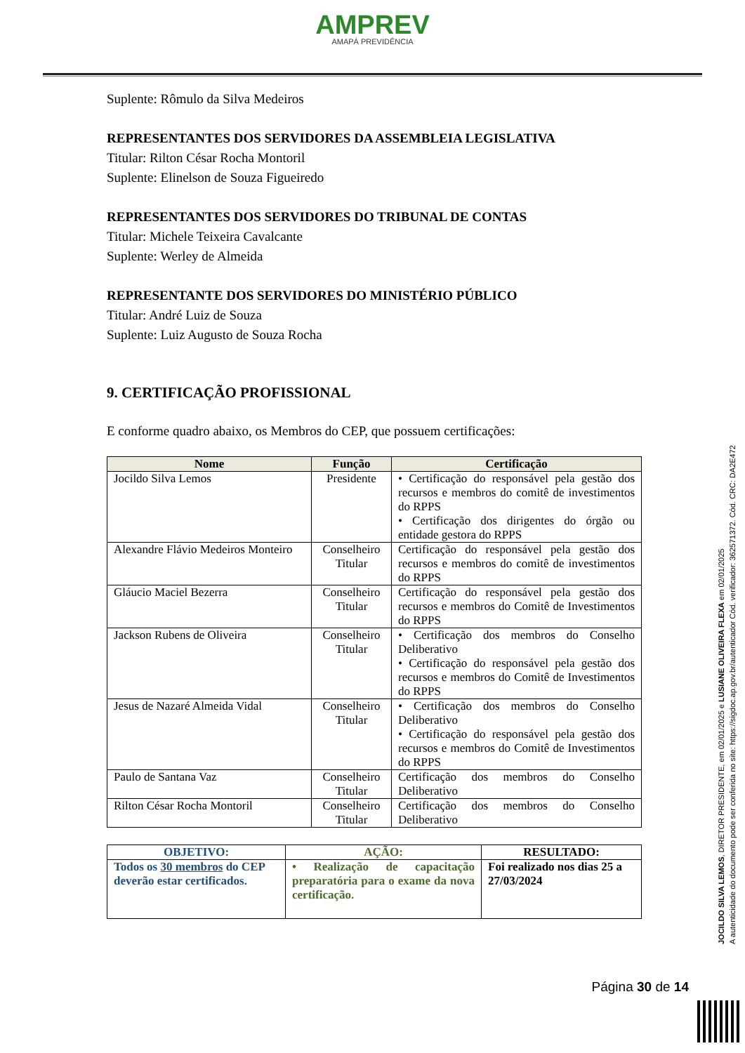AMPREV
AMAPÁ PREVIDÊNCIA
Suplente: Rômulo da Silva Medeiros
REPRESENTANTES DOS SERVIDORES DA ASSEMBLEIA LEGISLATIVA
Titular: Rilton César Rocha Montoril
Suplente: Elinelson de Souza Figueiredo
REPRESENTANTES DOS SERVIDORES DO TRIBUNAL DE CONTAS
Titular: Michele Teixeira Cavalcante
Suplente: Werley de Almeida
REPRESENTANTE DOS SERVIDORES DO MINISTÉRIO PÚBLICO
Titular: André Luiz de Souza
Suplente: Luiz Augusto de Souza Rocha
9. CERTIFICAÇÃO PROFISSIONAL
E conforme quadro abaixo, os Membros do CEP, que possuem certificações:
| Nome | Função | Certificação |
| --- | --- | --- |
| Jocildo Silva Lemos | Presidente | • Certificação do responsável pela gestão dos recursos e membros do comitê de investimentos do RPPS • Certificação dos dirigentes do órgão ou entidade gestora do RPPS |
| Alexandre Flávio Medeiros Monteiro | Conselheiro Titular | Certificação do responsável pela gestão dos recursos e membros do comitê de investimentos do RPPS |
| Gláucio Maciel Bezerra | Conselheiro Titular | Certificação do responsável pela gestão dos recursos e membros do Comitê de Investimentos do RPPS |
| Jackson Rubens de Oliveira | Conselheiro Titular | • Certificação dos membros do Conselho Deliberativo • Certificação do responsável pela gestão dos recursos e membros do Comitê de Investimentos do RPPS |
| Jesus de Nazaré Almeida Vidal | Conselheiro Titular | • Certificação dos membros do Conselho Deliberativo • Certificação do responsável pela gestão dos recursos e membros do Comitê de Investimentos do RPPS |
| Paulo de Santana Vaz | Conselheiro Titular | Certificação dos membros do Conselho Deliberativo |
| Rilton César Rocha Montoril | Conselheiro Titular | Certificação dos membros do Conselho Deliberativo |
| OBJETIVO: | AÇÃO: | RESULTADO: |
| --- | --- | --- |
| Todos os 30 membros do CEP deverão estar certificados. | • Realização de capacitação preparatória para o exame da nova certificação. | Foi realizado nos dias 25 a 27/03/2024 |
JOCILDO SILVA LEMOS, DIRETOR PRESIDENTE, em 02/01/2025 e LUSIANE OLIVEIRA FLEXA em 02/01/2025
A autenticidade do documento pode ser conferida no site: https://sigdoc.ap.gov.br/autenticador Cód. verificador: 362571372. Cód. CRC: DA2E472
Página 30 de 14